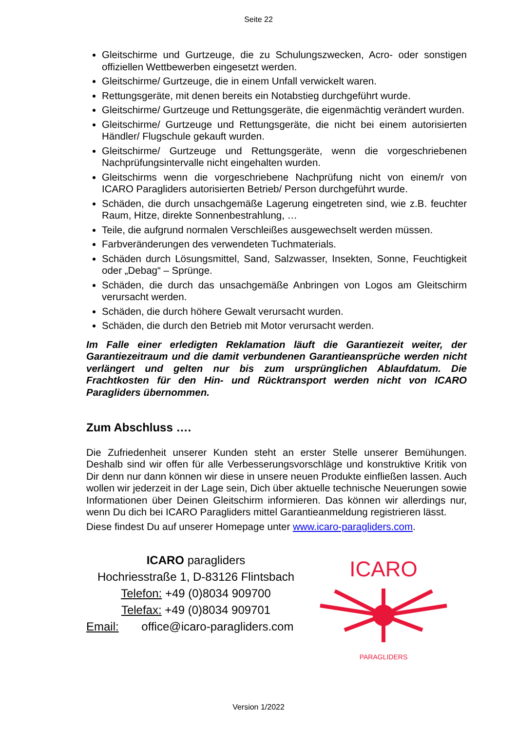Seite 22
Gleitschirme und Gurtzeuge, die zu Schulungszwecken, Acro- oder sonstigen offiziellen Wettbewerben eingesetzt werden.
Gleitschirme/ Gurtzeuge, die in einem Unfall verwickelt waren.
Rettungsgeräte, mit denen bereits ein Notabstieg durchgeführt wurde.
Gleitschirme/ Gurtzeuge und Rettungsgeräte, die eigenmächtig verändert wurden.
Gleitschirme/ Gurtzeuge und Rettungsgeräte, die nicht bei einem autorisierten Händler/ Flugschule gekauft wurden.
Gleitschirme/ Gurtzeuge und Rettungsgeräte, wenn die vorgeschriebenen Nachprüfungsintervalle nicht eingehalten wurden.
Gleitschirms wenn die vorgeschriebene Nachprüfung nicht von einem/r von ICARO Paragliders autorisierten Betrieb/ Person durchgeführt wurde.
Schäden, die durch unsachgemäße Lagerung eingetreten sind, wie z.B. feuchter Raum, Hitze, direkte Sonnenbestrahlung, …
Teile, die aufgrund normalen Verschleißes ausgewechselt werden müssen.
Farbveränderungen des verwendeten Tuchmaterials.
Schäden durch Lösungsmittel, Sand, Salzwasser, Insekten, Sonne, Feuchtigkeit oder „Debag“ – Sprünge.
Schäden, die durch das unsachgemäße Anbringen von Logos am Gleitschirm verursacht werden.
Schäden, die durch höhere Gewalt verursacht wurden.
Schäden, die durch den Betrieb mit Motor verursacht werden.
Im Falle einer erledigten Reklamation läuft die Garantiezeit weiter, der Garantiezeitraum und die damit verbundenen Garantieansprüche werden nicht verlängert und gelten nur bis zum ursprünglichen Ablaufdatum. Die Frachtkosten für den Hin- und Rücktransport werden nicht von ICARO Paragliders übernommen.
Zum Abschluss ….
Die Zufriedenheit unserer Kunden steht an erster Stelle unserer Bemühungen. Deshalb sind wir offen für alle Verbesserungsvorschläge und konstruktive Kritik von Dir denn nur dann können wir diese in unsere neuen Produkte einfließen lassen. Auch wollen wir jederzeit in der Lage sein, Dich über aktuelle technische Neuerungen sowie Informationen über Deinen Gleitschirm informieren. Das können wir allerdings nur, wenn Du dich bei ICARO Paragliders mittel Garantieanmeldung registrieren lässt.
Diese findest Du auf unserer Homepage unter www.icaro-paragliders.com.
ICARO paragliders
Hochriesstraße 1, D-83126 Flintsbach
Telefon: +49 (0)8034 909700
Telefax: +49 (0)8034 909701
Email: office@icaro-paragliders.com
ICARO
PARAGLIDERS
Version 1/2022